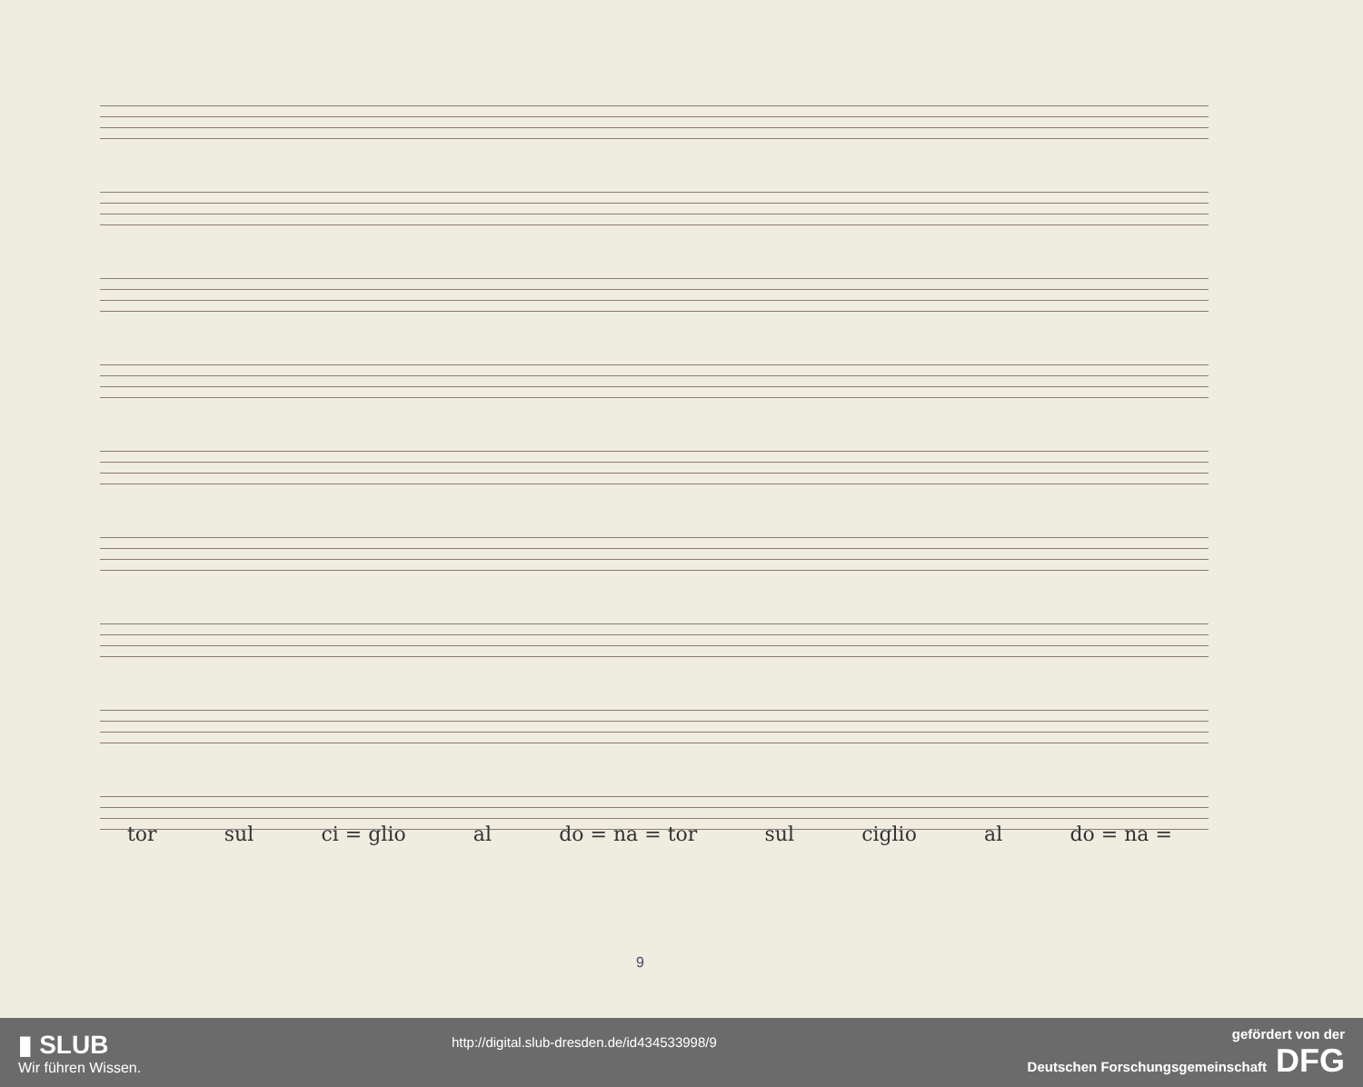tor sul ci = glio al do = na = tor sul ciglio al do = na =
9
▮ SLUB
Wir führen Wissen.
http://digital.slub-dresden.de/id434533998/9
gefördert von der
Deutschen Forschungsgemeinschaft DFG